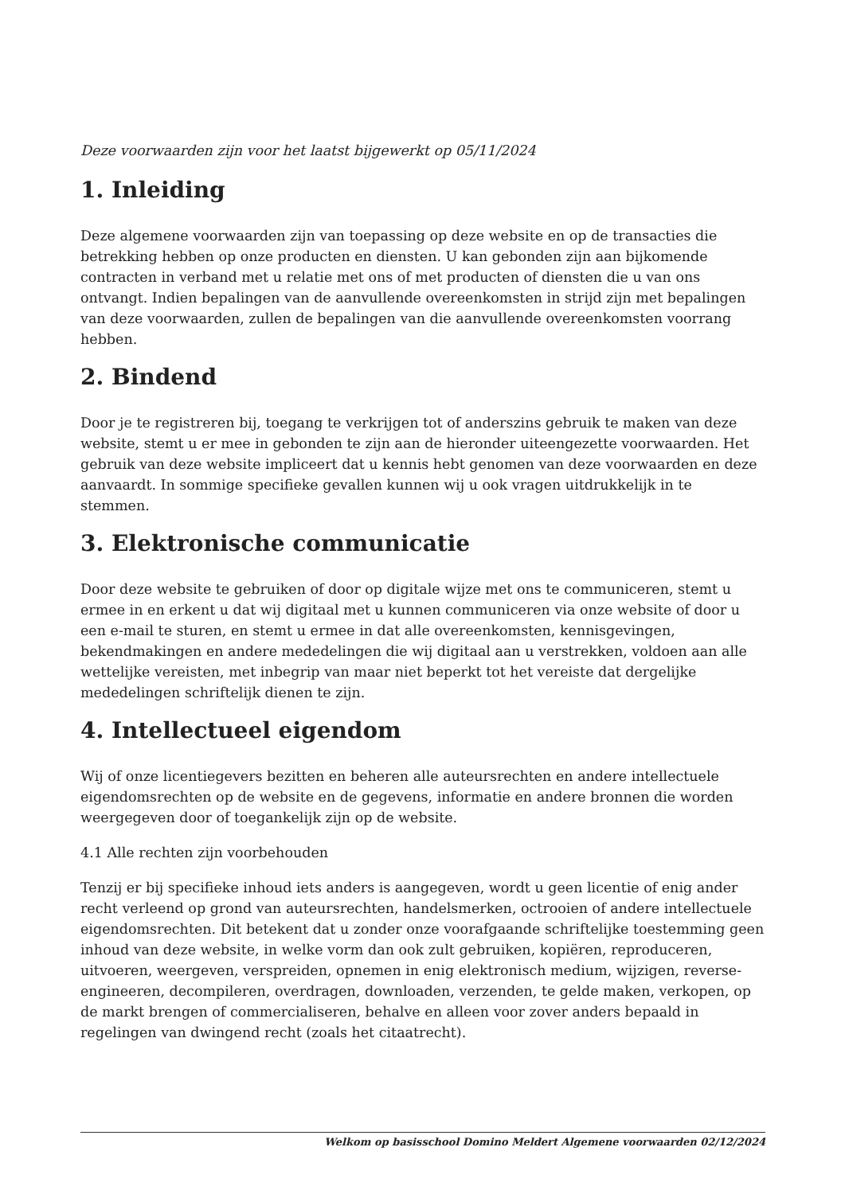Deze voorwaarden zijn voor het laatst bijgewerkt op 05/11/2024
1. Inleiding
Deze algemene voorwaarden zijn van toepassing op deze website en op de transacties die betrekking hebben op onze producten en diensten. U kan gebonden zijn aan bijkomende contracten in verband met u relatie met ons of met producten of diensten die u van ons ontvangt. Indien bepalingen van de aanvullende overeenkomsten in strijd zijn met bepalingen van deze voorwaarden, zullen de bepalingen van die aanvullende overeenkomsten voorrang hebben.
2. Bindend
Door je te registreren bij, toegang te verkrijgen tot of anderszins gebruik te maken van deze website, stemt u er mee in gebonden te zijn aan de hieronder uiteengezette voorwaarden. Het gebruik van deze website impliceert dat u kennis hebt genomen van deze voorwaarden en deze aanvaardt. In sommige specifieke gevallen kunnen wij u ook vragen uitdrukkelijk in te stemmen.
3. Elektronische communicatie
Door deze website te gebruiken of door op digitale wijze met ons te communiceren, stemt u ermee in en erkent u dat wij digitaal met u kunnen communiceren via onze website of door u een e-mail te sturen, en stemt u ermee in dat alle overeenkomsten, kennisgevingen, bekendmakingen en andere mededelingen die wij digitaal aan u verstrekken, voldoen aan alle wettelijke vereisten, met inbegrip van maar niet beperkt tot het vereiste dat dergelijke mededelingen schriftelijk dienen te zijn.
4. Intellectueel eigendom
Wij of onze licentiegevers bezitten en beheren alle auteursrechten en andere intellectuele eigendomsrechten op de website en de gegevens, informatie en andere bronnen die worden weergegeven door of toegankelijk zijn op de website.
4.1 Alle rechten zijn voorbehouden
Tenzij er bij specifieke inhoud iets anders is aangegeven, wordt u geen licentie of enig ander recht verleend op grond van auteursrechten, handelsmerken, octrooien of andere intellectuele eigendomsrechten. Dit betekent dat u zonder onze voorafgaande schriftelijke toestemming geen inhoud van deze website, in welke vorm dan ook zult gebruiken, kopiëren, reproduceren, uitvoeren, weergeven, verspreiden, opnemen in enig elektronisch medium, wijzigen, reverse-engineeren, decompileren, overdragen, downloaden, verzenden, te gelde maken, verkopen, op de markt brengen of commercialiseren, behalve en alleen voor zover anders bepaald in regelingen van dwingend recht (zoals het citaatrecht).
Welkom op basisschool Domino Meldert Algemene voorwaarden 02/12/2024